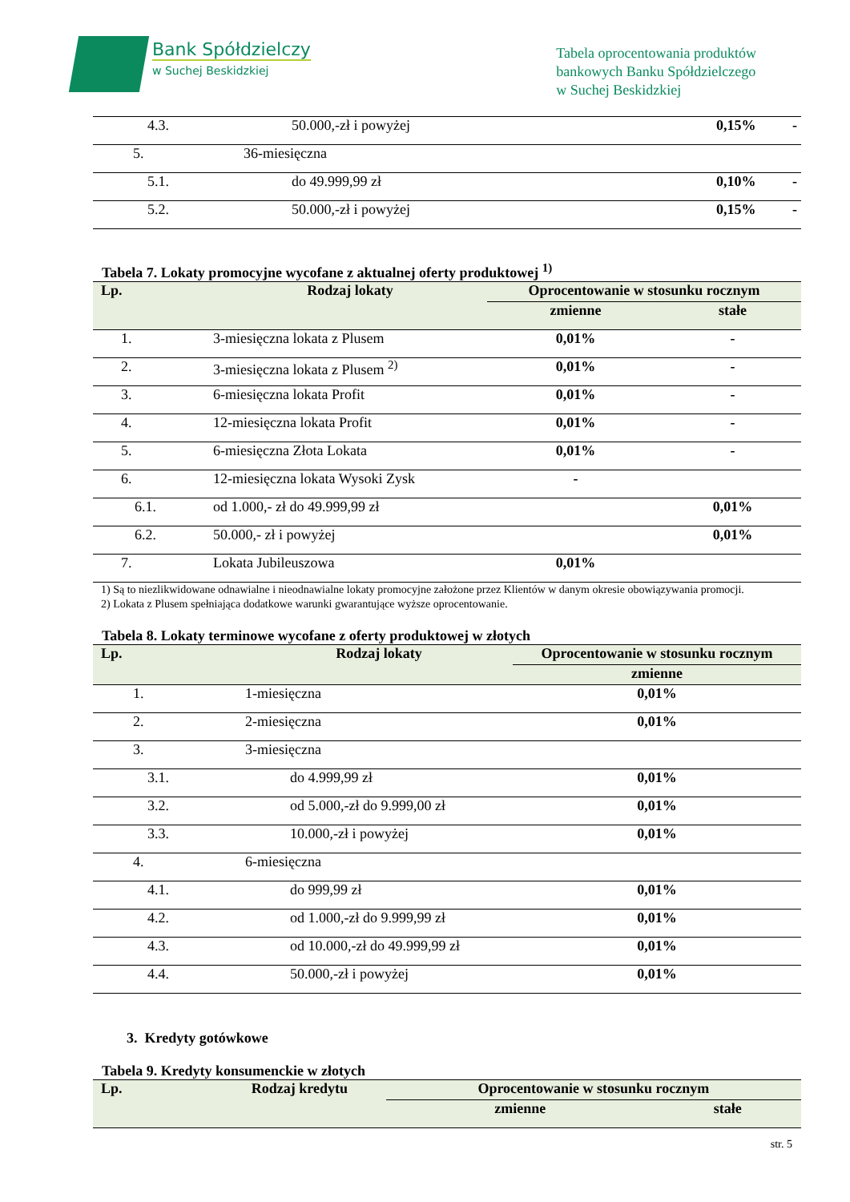Bank Spółdzielczy
w Suchej Beskidzkiej
Tabela oprocentowania produktów
bankowych Banku Spółdzielczego
w Suchej Beskidzkiej
| 4.3. | 50.000,-zł i powyżej | 0,15% | - |
| 5. | 36-miesięczna | | |
| 5.1. | do 49.999,99 zł | 0,10% | - |
| 5.2. | 50.000,-zł i powyżej | 0,15% | - |
Tabela 7. Lokaty promocyjne wycofane z aktualnej oferty produktowej <sup>1)</sup>
| Lp. | Rodzaj lokaty | Oprocentowanie w stosunku rocznym | |
| --- | --- | --- | --- |
| | | zmienne | stałe |
| 1. | 3-miesięczna lokata z Plusem | 0,01% | - |
| 2. | 3-miesięczna lokata z Plusem <sup>2)</sup> | 0,01% | - |
| 3. | 6-miesięczna lokata Profit | 0,01% | - |
| 4. | 12-miesięczna lokata Profit | 0,01% | - |
| 5. | 6-miesięczna Złota Lokata | 0,01% | - |
| 6. | 12-miesięczna lokata Wysoki Zysk | - | |
| 6.1. | od 1.000,- zł do 49.999,99 zł | | 0,01% |
| 6.2. | 50.000,- zł i powyżej | | 0,01% |
| 7. | Lokata Jubileuszowa | 0,01% | |
1) Są to niezlikwidowane odnawialne i nieodnawialne lokaty promocyjne założone przez Klientów w danym okresie obowiązywania promocji.
2) Lokata z Plusem spełniająca dodatkowe warunki gwarantujące wyższe oprocentowanie.
Tabela 8. Lokaty terminowe wycofane z oferty produktowej w złotych
| Lp. | Rodzaj lokaty | Oprocentowanie w stosunku rocznym |
| --- | --- | --- |
| | | zmienne |
| 1. | 1-miesięczna | 0,01% |
| 2. | 2-miesięczna | 0,01% |
| 3. | 3-miesięczna | |
| 3.1. | do 4.999,99 zł | 0,01% |
| 3.2. | od 5.000,-zł do 9.999,00 zł | 0,01% |
| 3.3. | 10.000,-zł i powyżej | 0,01% |
| 4. | 6-miesięczna | |
| 4.1. | do 999,99 zł | 0,01% |
| 4.2. | od 1.000,-zł do 9.999,99 zł | 0,01% |
| 4.3. | od 10.000,-zł do 49.999,99 zł | 0,01% |
| 4.4. | 50.000,-zł i powyżej | 0,01% |
3. Kredyty gotówkowe
Tabela 9. Kredyty konsumenckie w złotych
| Lp. | Rodzaj kredytu | Oprocentowanie w stosunku rocznym | |
| --- | --- | --- | --- |
| | | zmienne | stałe |
str. 5